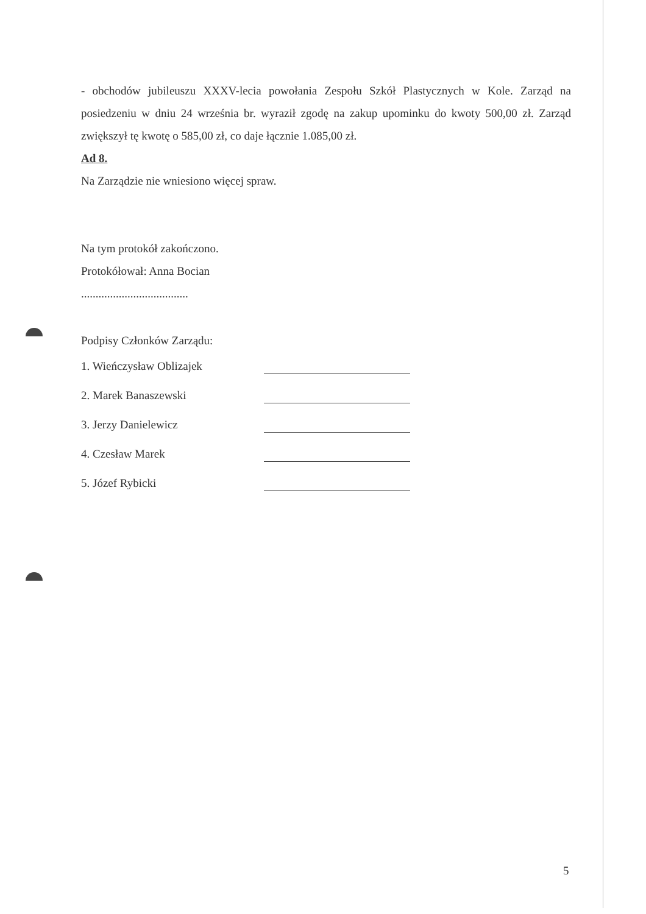- obchodów jubileuszu XXXV-lecia powołania Zespołu Szkół Plastycznych w Kole. Zarząd na posiedzeniu w dniu 24 września br. wyraził zgodę na zakup upominku do kwoty 500,00 zł. Zarząd zwiększył tę kwotę o 585,00 zł, co daje łącznie 1.085,00 zł.
Ad 8.
Na Zarządzie nie wniesiono więcej spraw.
Na tym protokół zakończono.
Protokółował: Anna Bocian
.....................................
Podpisy Członków Zarządu:
1. Wieńczysław Oblizajek
2. Marek Banaszewski
3. Jerzy Danielewicz
4. Czesław Marek
5. Józef Rybicki
5